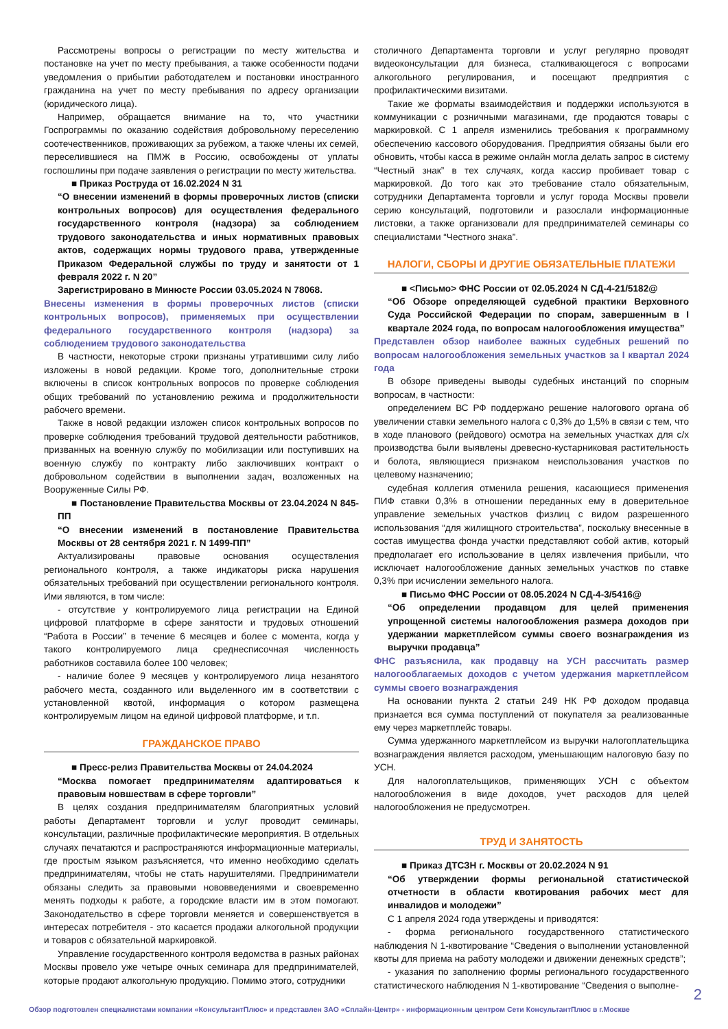Рассмотрены вопросы о регистрации по месту жительства и постановке на учет по месту пребывания, а также особенности подачи уведомления о прибытии работодателем и постановки иностранного гражданина на учет по месту пребывания по адресу организации (юридического лица).
Например, обращается внимание на то, что участники Госпрограммы по оказанию содействия добровольному переселению соотечественников, проживающих за рубежом, а также члены их семей, переселившиеся на ПМЖ в Россию, освобождены от уплаты госпошлины при подаче заявления о регистрации по месту жительства.
■ Приказ Роструда от 16.02.2024 N 31
“О внесении изменений в формы проверочных листов (списки контрольных вопросов) для осуществления федерального государственного контроля (надзора) за соблюдением трудового законодательства и иных нормативных правовых актов, содержащих нормы трудового права, утвержденные Приказом Федеральной службы по труду и занятости от 1 февраля 2022 г. N 20”
Зарегистрировано в Минюсте России 03.05.2024 N 78068.
Внесены изменения в формы проверочных листов (списки контрольных вопросов), применяемых при осуществлении федерального государственного контроля (надзора) за соблюдением трудового законодательства
В частности, некоторые строки признаны утратившими силу либо изложены в новой редакции. Кроме того, дополнительные строки включены в список контрольных вопросов по проверке соблюдения общих требований по установлению режима и продолжительности рабочего времени.
Также в новой редакции изложен список контрольных вопросов по проверке соблюдения требований трудовой деятельности работников, призванных на военную службу по мобилизации или поступивших на военную службу по контракту либо заключивших контракт о добровольном содействии в выполнении задач, возложенных на Вооруженные Силы РФ.
■ Постановление Правительства Москвы от 23.04.2024 N 845-ПП
“О внесении изменений в постановление Правительства Москвы от 28 сентября 2021 г. N 1499-ПП”
Актуализированы правовые основания осуществления регионального контроля, а также индикаторы риска нарушения обязательных требований при осуществлении регионального контроля. Ими являются, в том числе:
- отсутствие у контролируемого лица регистрации на Единой цифровой платформе в сфере занятости и трудовых отношений “Работа в России” в течение 6 месяцев и более с момента, когда у такого контролируемого лица среднесписочная численность работников составила более 100 человек;
- наличие более 9 месяцев у контролируемого лица незанятого рабочего места, созданного или выделенного им в соответствии с установленной квотой, информация о котором размещена контролируемым лицом на единой цифровой платформе, и т.п.
ГРАЖДАНСКОЕ ПРАВО
■ Пресс-релиз Правительства Москвы от 24.04.2024
“Москва помогает предпринимателям адаптироваться к правовым новшествам в сфере торговли”
В целях создания предпринимателям благоприятных условий работы Департамент торговли и услуг проводит семинары, консультации, различные профилактические мероприятия. В отдельных случаях печатаются и распространяются информационные материалы, где простым языком разъясняется, что именно необходимо сделать предпринимателям, чтобы не стать нарушителями. Предприниматели обязаны следить за правовыми нововведениями и своевременно менять подходы к работе, а городские власти им в этом помогают. Законодательство в сфере торговли меняется и совершенствуется в интересах потребителя - это касается продажи алкогольной продукции и товаров с обязательной маркировкой.
Управление государственного контроля ведомства в разных районах Москвы провело уже четыре очных семинара для предпринимателей, которые продают алкогольную продукцию. Помимо этого, сотрудники
столичного Департамента торговли и услуг регулярно проводят видеоконсультации для бизнеса, сталкивающегося с вопросами алкогольного регулирования, и посещают предприятия с профилактическими визитами.
Такие же форматы взаимодействия и поддержки используются в коммуникации с розничными магазинами, где продаются товары с маркировкой. С 1 апреля изменились требования к программному обеспечению кассового оборудования. Предприятия обязаны были его обновить, чтобы касса в режиме онлайн могла делать запрос в систему “Честный знак” в тех случаях, когда кассир пробивает товар с маркировкой. До того как это требование стало обязательным, сотрудники Департамента торговли и услуг города Москвы провели серию консультаций, подготовили и разослали информационные листовки, а также организовали для предпринимателей семинары со специалистами “Честного знака”.
НАЛОГИ, СБОРЫ И ДРУГИЕ ОБЯЗАТЕЛЬНЫЕ ПЛАТЕЖИ
■ <Письмо> ФНС России от 02.05.2024 N СД-4-21/5182@
“Об Обзоре определяющей судебной практики Верховного Суда Российской Федерации по спорам, завершенным в I квартале 2024 года, по вопросам налогообложения имущества”
Представлен обзор наиболее важных судебных решений по вопросам налогообложения земельных участков за I квартал 2024 года
В обзоре приведены выводы судебных инстанций по спорным вопросам, в частности:
определением ВС РФ поддержано решение налогового органа об увеличении ставки земельного налога с 0,3% до 1,5% в связи с тем, что в ходе планового (рейдового) осмотра на земельных участках для с/х производства были выявлены древесно-кустарниковая растительность и болота, являющиеся признаком неиспользования участков по целевому назначению;
судебная коллегия отменила решения, касающиеся применения ПИФ ставки 0,3% в отношении переданных ему в доверительное управление земельных участков физлиц с видом разрешенного использования “для жилищного строительства”, поскольку внесенные в состав имущества фонда участки представляют собой актив, который предполагает его использование в целях извлечения прибыли, что исключает налогообложение данных земельных участков по ставке 0,3% при исчислении земельного налога.
■ Письмо ФНС России от 08.05.2024 N СД-4-3/5416@
“Об определении продавцом для целей применения упрощенной системы налогообложения размера доходов при удержании маркетплейсом суммы своего вознаграждения из выручки продавца”
ФНС разъяснила, как продавцу на УСН рассчитать размер налогооблагаемых доходов с учетом удержания маркетплейсом суммы своего вознаграждения
На основании пункта 2 статьи 249 НК РФ доходом продавца признается вся сумма поступлений от покупателя за реализованные ему через маркетплейс товары.
Сумма удержанного маркетплейсом из выручки налогоплательщика вознаграждения является расходом, уменьшающим налоговую базу по УСН.
Для налогоплательщиков, применяющих УСН с объектом налогообложения в виде доходов, учет расходов для целей налогообложения не предусмотрен.
ТРУД И ЗАНЯТОСТЬ
■ Приказ ДТСЗН г. Москвы от 20.02.2024 N 91
“Об утверждении формы региональной статистической отчетности в области квотирования рабочих мест для инвалидов и молодежи”
С 1 апреля 2024 года утверждены и приводятся:
- форма регионального государственного статистического наблюдения N 1-квотирование “Сведения о выполнении установленной квоты для приема на работу молодежи и движении денежных средств”;
- указания по заполнению формы регионального государственного статистического наблюдения N 1-квотирование “Сведения о выполне-
2
Обзор подготовлен специалистами компании «КонсультантПлюс» и представлен ЗАО «Сплайн-Центр» - информационным центром Сети КонсультантПлюс в г.Москве